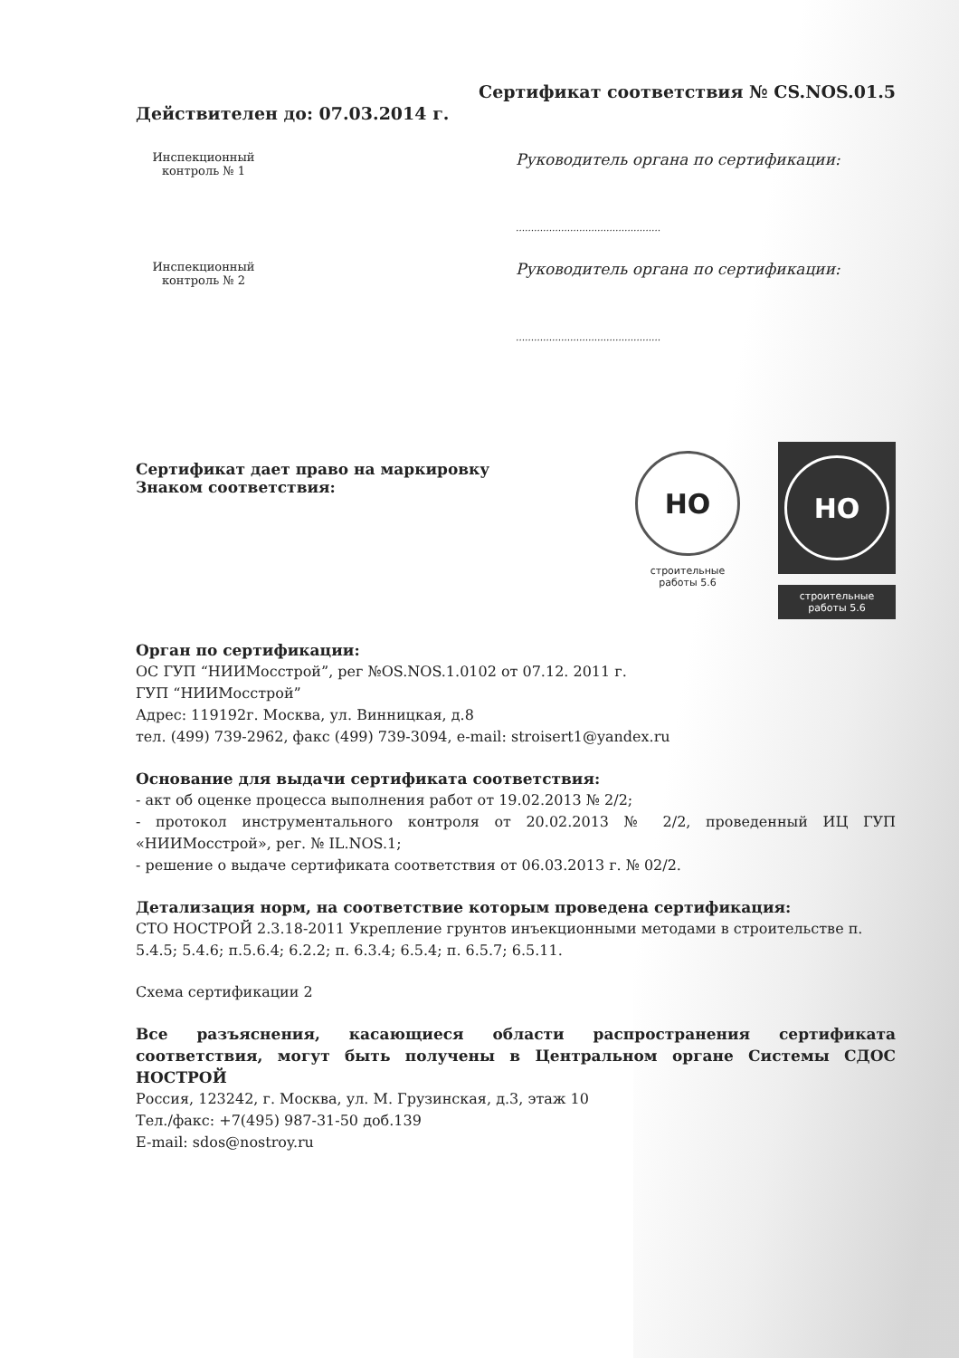Сертификат соответствия № CS.NOS.01.5
Действителен до: 07.03.2014 г.
Инспекционный
контроль № 1
Руководитель органа по сертификации:
…………………………………………
Инспекционный
контроль № 2
Руководитель органа по сертификации:
…………………………………………
Сертификат дает право на маркировку
Знаком соответствия:
НО
строительные
работы 5.6
НО
строительные
работы 5.6
Орган по сертификации:
ОС ГУП “НИИМосстрой”, рег №OS.NOS.1.0102 от 07.12. 2011 г.
ГУП “НИИМосстрой”
Адрес: 119192г. Москва, ул. Винницкая, д.8
тел. (499) 739-2962, факс (499) 739-3094, e-mail: stroisert1@yandex.ru
Основание для выдачи сертификата соответствия:
- акт об оценке процесса выполнения работ от 19.02.2013 № 2/2;
- протокол инструментального контроля от 20.02.2013 № 2/2, проведенный ИЦ ГУП «НИИМосстрой», рег. № IL.NOS.1;
- решение о выдаче сертификата соответствия от 06.03.2013 г. № 02/2.
Детализация норм, на соответствие которым проведена сертификация:
СТО НОСТРОЙ 2.3.18-2011 Укрепление грунтов инъекционными методами в строительстве п. 5.4.5; 5.4.6; п.5.6.4; 6.2.2; п. 6.3.4; 6.5.4; п. 6.5.7; 6.5.11.
Схема сертификации 2
Все разъяснения, касающиеся области распространения сертификата соответствия, могут быть получены в Центральном органе Системы СДОС НОСТРОЙ
Россия, 123242, г. Москва, ул. М. Грузинская, д.3, этаж 10
Тел./факс: +7(495) 987-31-50 доб.139
E-mail: sdos@nostroy.ru